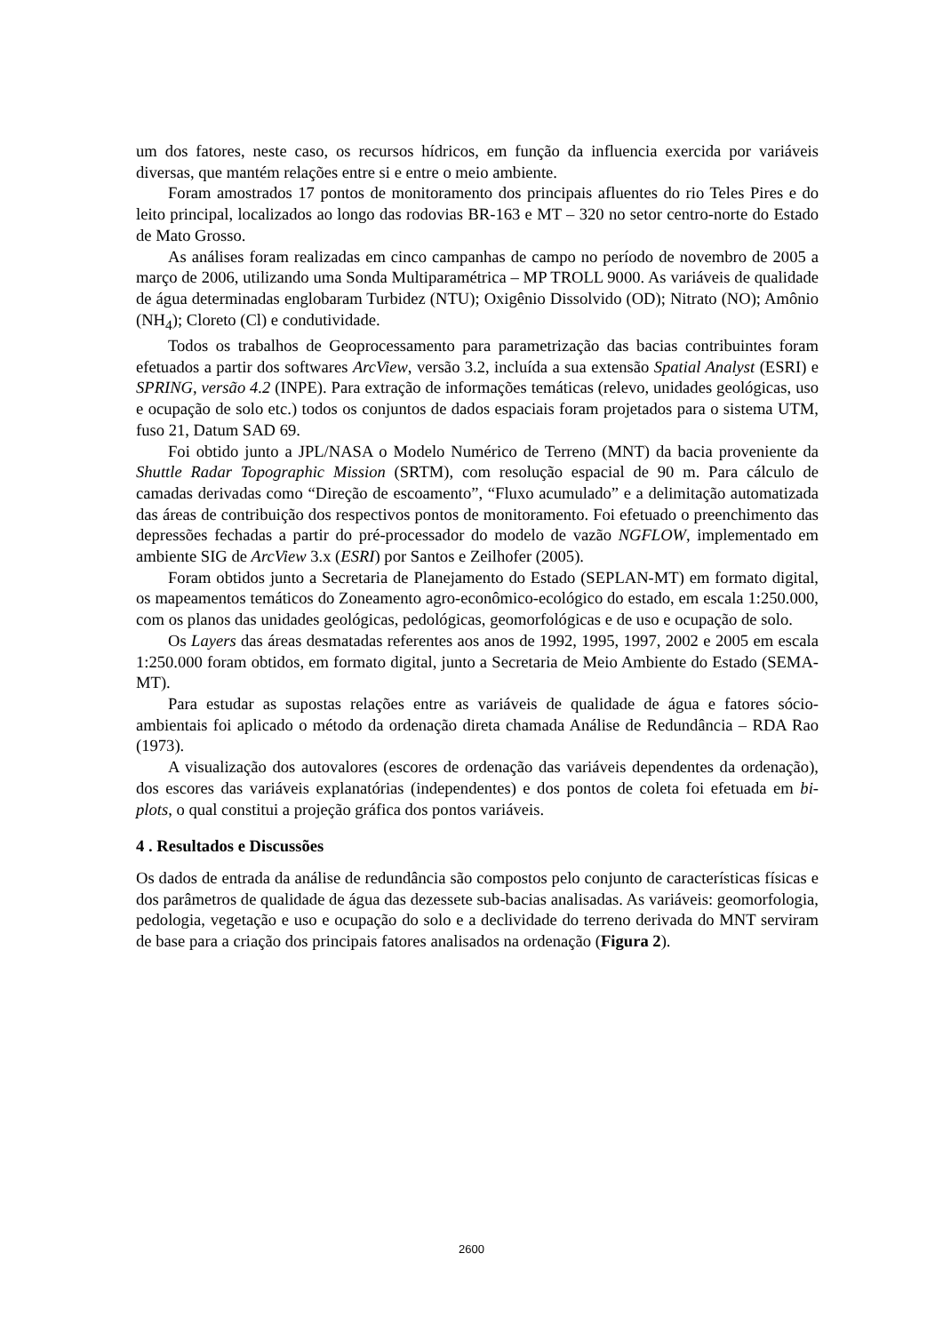um dos fatores, neste caso, os recursos hídricos, em função da influencia exercida por variáveis diversas, que mantém relações entre si e entre o meio ambiente.
Foram amostrados 17 pontos de monitoramento dos principais afluentes do rio Teles Pires e do leito principal, localizados ao longo das rodovias BR-163 e MT – 320 no setor centro-norte do Estado de Mato Grosso.
As análises foram realizadas em cinco campanhas de campo no período de novembro de 2005 a março de 2006, utilizando uma Sonda Multiparamétrica – MP TROLL 9000. As variáveis de qualidade de água determinadas englobaram Turbidez (NTU); Oxigênio Dissolvido (OD); Nitrato (NO); Amônio (NH<sub>4</sub>); Cloreto (Cl) e condutividade.
Todos os trabalhos de Geoprocessamento para parametrização das bacias contribuintes foram efetuados a partir dos softwares ArcView, versão 3.2, incluída a sua extensão Spatial Analyst (ESRI) e SPRING, versão 4.2 (INPE). Para extração de informações temáticas (relevo, unidades geológicas, uso e ocupação de solo etc.) todos os conjuntos de dados espaciais foram projetados para o sistema UTM, fuso 21, Datum SAD 69.
Foi obtido junto a JPL/NASA o Modelo Numérico de Terreno (MNT) da bacia proveniente da Shuttle Radar Topographic Mission (SRTM), com resolução espacial de 90 m. Para cálculo de camadas derivadas como “Direção de escoamento”, “Fluxo acumulado” e a delimitação automatizada das áreas de contribuição dos respectivos pontos de monitoramento. Foi efetuado o preenchimento das depressões fechadas a partir do pré-processador do modelo de vazão NGFLOW, implementado em ambiente SIG de ArcView 3.x (ESRI) por Santos e Zeilhofer (2005).
Foram obtidos junto a Secretaria de Planejamento do Estado (SEPLAN-MT) em formato digital, os mapeamentos temáticos do Zoneamento agro-econômico-ecológico do estado, em escala 1:250.000, com os planos das unidades geológicas, pedológicas, geomorfológicas e de uso e ocupação de solo.
Os Layers das áreas desmatadas referentes aos anos de 1992, 1995, 1997, 2002 e 2005 em escala 1:250.000 foram obtidos, em formato digital, junto a Secretaria de Meio Ambiente do Estado (SEMA-MT).
Para estudar as supostas relações entre as variáveis de qualidade de água e fatores sócio-ambientais foi aplicado o método da ordenação direta chamada Análise de Redundância – RDA Rao (1973).
A visualização dos autovalores (escores de ordenação das variáveis dependentes da ordenação), dos escores das variáveis explanatórias (independentes) e dos pontos de coleta foi efetuada em bi-plots, o qual constitui a projeção gráfica dos pontos variáveis.
4 . Resultados e Discussões
Os dados de entrada da análise de redundância são compostos pelo conjunto de características físicas e dos parâmetros de qualidade de água das dezessete sub-bacias analisadas. As variáveis: geomorfologia, pedologia, vegetação e uso e ocupação do solo e a declividade do terreno derivada do MNT serviram de base para a criação dos principais fatores analisados na ordenação (Figura 2).
2600